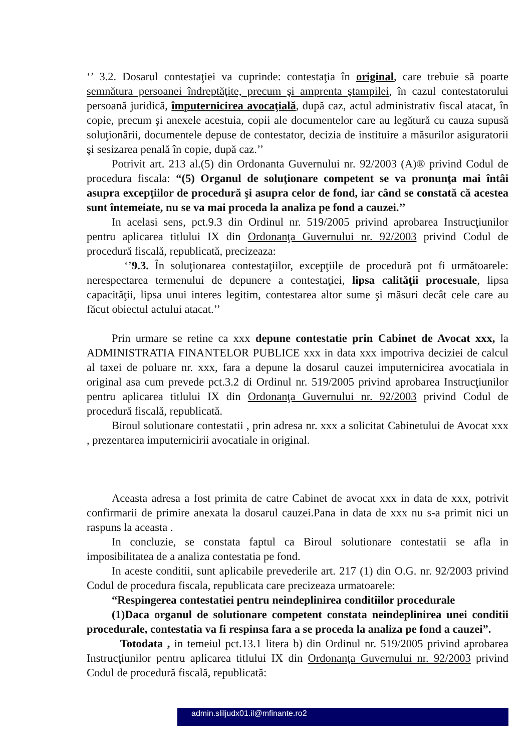‘’ 3.2. Dosarul contestaţiei va cuprinde: contestaţia în original, care trebuie să poarte semnătura persoanei îndreptăţite, precum şi amprenta ştampilei, în cazul contestatorului persoană juridică, împuternicirea avocaţială, după caz, actul administrativ fiscal atacat, în copie, precum şi anexele acestuia, copii ale documentelor care au legătură cu cauza supusă soluţionării, documentele depuse de contestator, decizia de instituire a măsurilor asiguratorii şi sesizarea penală în copie, după caz.’’
Potrivit art. 213 al.(5) din Ordonanta Guvernului nr. 92/2003 (A)® privind Codul de procedura fiscala: “(5) Organul de soluţionare competent se va pronunţa mai întâi asupra excepţiilor de procedură şi asupra celor de fond, iar când se constată că acestea sunt întemeiate, nu se va mai proceda la analiza pe fond a cauzei.’’
In acelasi sens, pct.9.3 din Ordinul nr. 519/2005 privind aprobarea Instrucţiunilor pentru aplicarea titlului IX din Ordonanţa Guvernului nr. 92/2003 privind Codul de procedură fiscală, republicată, precizeaza:
‘’9.3. În soluţionarea contestaţiilor, excepţiile de procedură pot fi următoarele: nerespectarea termenului de depunere a contestaţiei, lipsa calităţii procesuale, lipsa capacităţii, lipsa unui interes legitim, contestarea altor sume şi măsuri decât cele care au făcut obiectul actului atacat.’’
Prin urmare se retine ca xxx depune contestatie prin Cabinet de Avocat xxx, la ADMINISTRATIA FINANTELOR PUBLICE xxx in data xxx impotriva deciziei de calcul al taxei de poluare nr. xxx, fara a depune la dosarul cauzei imputernicirea avocatiala in original asa cum prevede pct.3.2 di Ordinul nr. 519/2005 privind aprobarea Instrucţiunilor pentru aplicarea titlului IX din Ordonanţa Guvernului nr. 92/2003 privind Codul de procedură fiscală, republicată.
Biroul solutionare contestatii , prin adresa nr. xxx a solicitat Cabinetului de Avocat xxx , prezentarea imputernicirii avocatiale in original.
Aceasta adresa a fost primita de catre Cabinet de avocat xxx in data de xxx, potrivit confirmarii de primire anexata la dosarul cauzei.Pana in data de xxx nu s-a primit nici un raspuns la aceasta .
In concluzie, se constata faptul ca Biroul solutionare contestatii se afla in imposibilitatea de a analiza contestatia pe fond.
In aceste conditii, sunt aplicabile prevederile art. 217 (1) din O.G. nr. 92/2003 privind Codul de procedura fiscala, republicata care precizeaza urmatoarele:
“Respingerea contestatiei pentru neindeplinirea conditiilor procedurale
(1)Daca organul de solutionare competent constata neindeplinirea unei conditii procedurale, contestatia va fi respinsa fara a se proceda la analiza pe fond a cauzei”.
Totodata , in temeiul pct.13.1 litera b) din Ordinul nr. 519/2005 privind aprobarea Instrucţiunilor pentru aplicarea titlului IX din Ordonanţa Guvernului nr. 92/2003 privind Codul de procedură fiscală, republicată:
admin.sliljudx01.il@mfinante.ro2